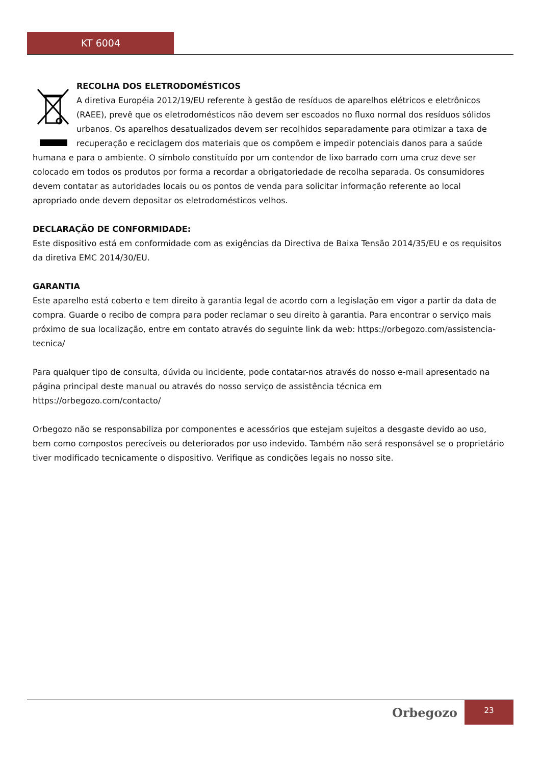KT 6004
RECOLHA DOS ELETRODOMÉSTICOS
A diretiva Européia 2012/19/EU referente à gestão de resíduos de aparelhos elétricos e eletrônicos (RAEE), prevê que os eletrodomésticos não devem ser escoados no fluxo normal dos resíduos sólidos urbanos. Os aparelhos desatualizados devem ser recolhidos separadamente para otimizar a taxa de recuperação e reciclagem dos materiais que os compõem e impedir potenciais danos para a saúde humana e para o ambiente. O símbolo constituído por um contendor de lixo barrado com uma cruz deve ser colocado em todos os produtos por forma a recordar a obrigatoriedade de recolha separada. Os consumidores devem contatar as autoridades locais ou os pontos de venda para solicitar informação referente ao local apropriado onde devem depositar os eletrodomésticos velhos.
DECLARAÇÃO DE CONFORMIDADE:
Este dispositivo está em conformidade com as exigências da Directiva de Baixa Tensão 2014/35/EU e os requisitos da diretiva EMC 2014/30/EU.
GARANTIA
Este aparelho está coberto e tem direito à garantia legal de acordo com a legislação em vigor a partir da data de compra. Guarde o recibo de compra para poder reclamar o seu direito à garantia. Para encontrar o serviço mais próximo de sua localização, entre em contato através do seguinte link da web: https://orbegozo.com/assistencia-tecnica/
Para qualquer tipo de consulta, dúvida ou incidente, pode contatar-nos através do nosso e-mail apresentado na página principal deste manual ou através do nosso serviço de assistência técnica em https://orbegozo.com/contacto/
Orbegozo não se responsabiliza por componentes e acessórios que estejam sujeitos a desgaste devido ao uso, bem como compostos perecíveis ou deteriorados por uso indevido. Também não será responsável se o proprietário tiver modificado tecnicamente o dispositivo. Verifique as condições legais no nosso site.
Orbegozo
23